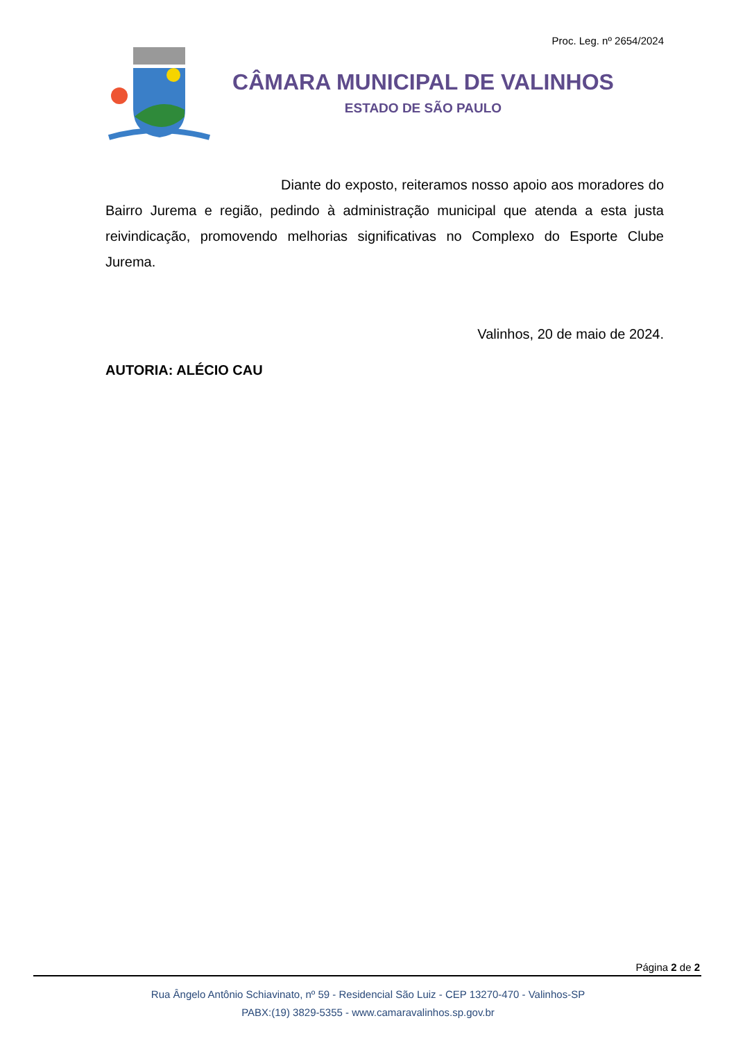Proc. Leg. nº 2654/2024
CÂMARA MUNICIPAL DE VALINHOS
ESTADO DE SÃO PAULO
Diante do exposto, reiteramos nosso apoio aos moradores do Bairro Jurema e região, pedindo à administração municipal que atenda a esta justa reivindicação, promovendo melhorias significativas no Complexo do Esporte Clube Jurema.
Valinhos, 20 de maio de 2024.
AUTORIA: ALÉCIO CAU
Página 2 de 2
Rua Ângelo Antônio Schiavinato, nº 59 - Residencial São Luiz - CEP 13270-470 - Valinhos-SP
PABX:(19) 3829-5355 - www.camaravalinhos.sp.gov.br